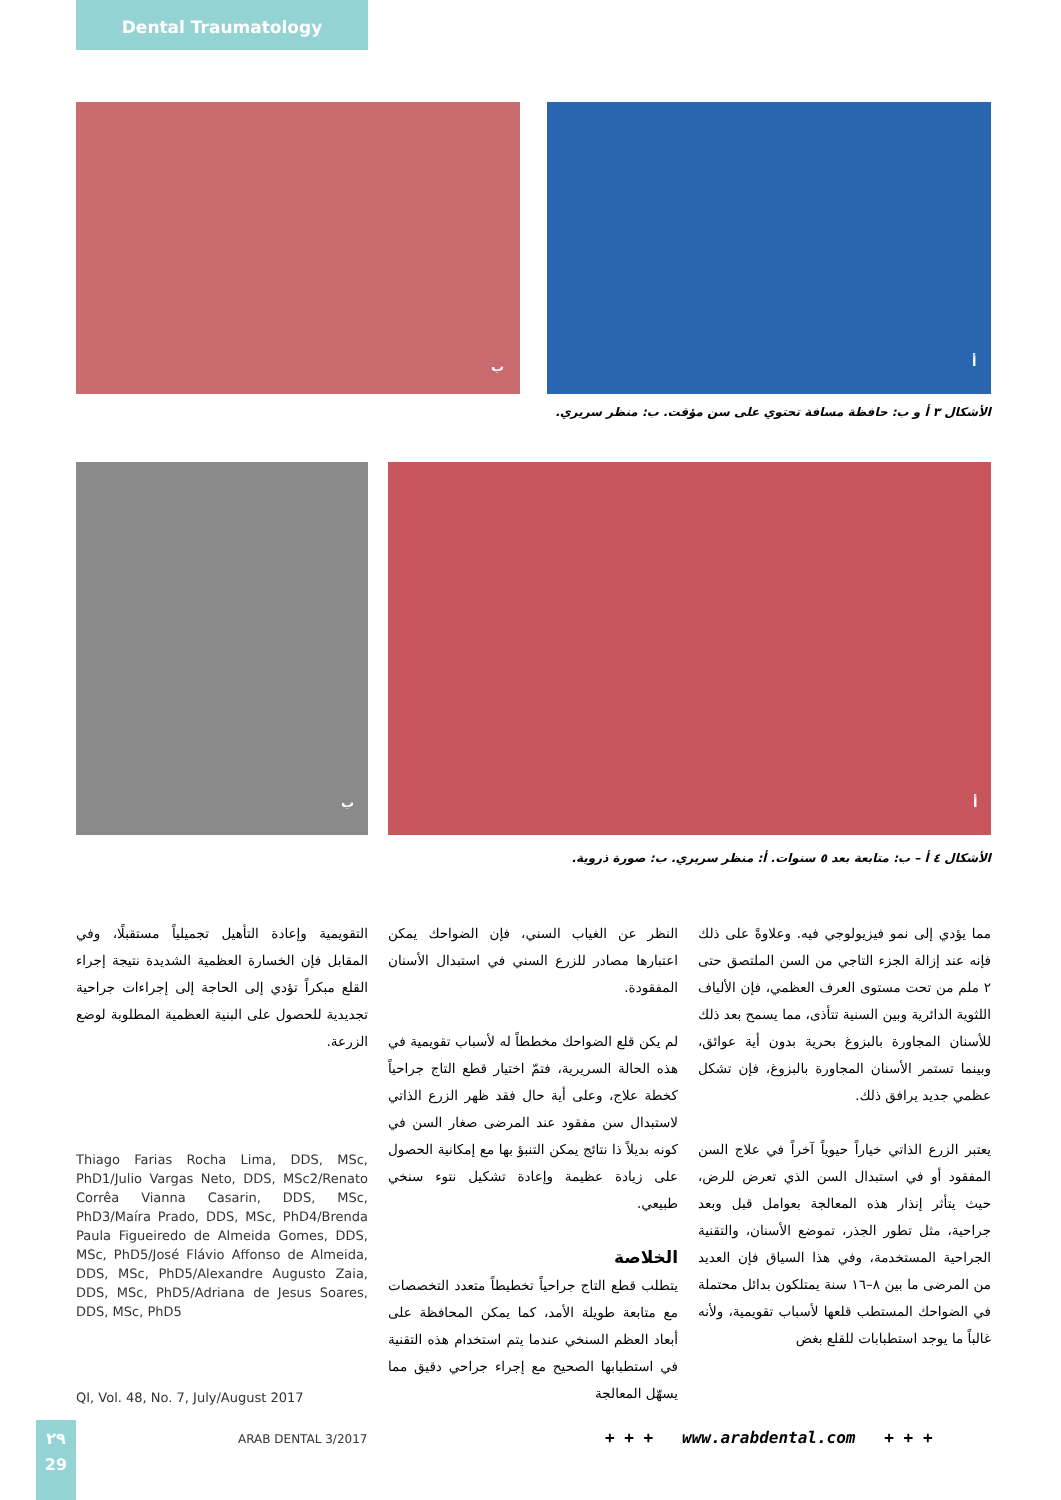Dental Traumatology
ب أ
الأشكال ٣ أ و ب: حافظة مسافة تحتوي على سن مؤقت. ب: منظر سريري.
ب أ
الأشكال ٤ أ – ب: متابعة بعد ٥ سنوات. أ: منظر سريري. ب: صورة ذروية.
مما يؤدي إلى نمو فيزيولوجي فيه. وعلاوةً على ذلك فإنه عند إزالة الجزء التاجي من السن الملتصق حتى ٢ ملم من تحت مستوى العرف العظمي، فإن الألياف اللثوية الدائرية وبين السنية تتأذى، مما يسمح بعد ذلك للأسنان المجاورة بالبزوغ بحرية بدون أية عوائق، وبينما تستمر الأسنان المجاورة بالبزوغ، فإن تشكل عظمي جديد يرافق ذلك.
يعتبر الزرع الذاتي خياراً حيوياً آخراً في علاج السن المفقود أو في استبدال السن الذي تعرض للرض، حيث يتأثر إنذار هذه المعالجة بعوامل قبل وبعد جراحية، مثل تطور الجذر، تموضع الأسنان، والتقنية الجراحية المستخدمة، وفي هذا السياق فإن العديد من المرضى ما بين ٨–١٦ سنة يمتلكون بدائل محتملة في الضواحك المستطب قلعها لأسباب تقويمية، ولأنه غالباً ما يوجد استطبابات للقلع بغض
النظر عن الغياب السني، فإن الضواحك يمكن اعتبارها مصادر للزرع السني في استبدال الأسنان المفقودة.
لم يكن قلع الضواحك مخططاً له لأسباب تقويمية في هذه الحالة السريرية، فتمّ اختيار قطع التاج جراحياً كخطة علاج، وعلى أية حال فقد ظهر الزرع الذاتي لاستبدال سن مفقود عند المرضى صغار السن في كونه بديلاً ذا نتائج يمكن التنبؤ بها مع إمكانية الحصول على زيادة عظيمة وإعادة تشكيل نتوء سنخي طبيعي.
الخلاصة
يتطلب قطع التاج جراحياً تخطيطاً متعدد التخصصات مع متابعة طويلة الأمد، كما يمكن المحافظة على أبعاد العظم السنخي عندما يتم استخدام هذه التقنية في استطبابها الصحيح مع إجراء جراحي دقيق مما يسهّل المعالجة
التقويمية وإعادة التأهيل تجميلياً مستقبلًا، وفي المقابل فإن الخسارة العظمية الشديدة نتيجة إجراء القلع مبكراً تؤدي إلى الحاجة إلى إجراءات جراحية تجديدية للحصول على البنية العظمية المطلوبة لوضع الزرعة.
Thiago Farias Rocha Lima, DDS, MSc, PhD1/Julio Vargas Neto, DDS, MSc2/Renato Corrêa Vianna Casarin, DDS, MSc, PhD3/Maíra Prado, DDS, MSc, PhD4/Brenda Paula Figueiredo de Almeida Gomes, DDS, MSc, PhD5/José Flávio Affonso de Almeida, DDS, MSc, PhD5/Alexandre Augusto Zaia, DDS, MSc, PhD5/Adriana de Jesus Soares, DDS, MSc, PhD5
QI, Vol. 48, No. 7, July/August 2017
٢٩
29
ARAB DENTAL 3/2017
+ + + www.arabdental.com + + +